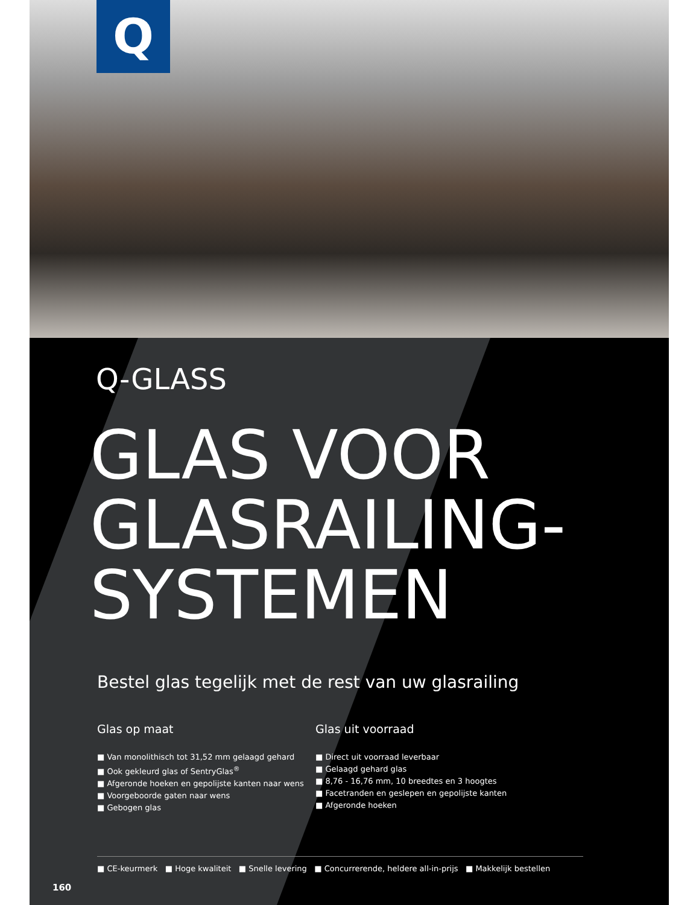Q
Q-GLASS
GLAS VOOR
GLASRAILING-
SYSTEMEN
Bestel glas tegelijk met de rest van uw glasrailing
Glas op maat
■ Van monolithisch tot 31,52 mm gelaagd gehard
■ Ook gekleurd glas of SentryGlas<sup>®</sup>
■ Afgeronde hoeken en gepolijste kanten naar wens
■ Voorgeboorde gaten naar wens
■ Gebogen glas
Glas uit voorraad
■ Direct uit voorraad leverbaar
■ Gelaagd gehard glas
■ 8,76 - 16,76 mm, 10 breedtes en 3 hoogtes
■ Facetranden en geslepen en gepolijste kanten
■ Afgeronde hoeken
■ CE-keurmerk ■ Hoge kwaliteit ■ Snelle levering ■ Concurrerende, heldere all-in-prijs ■ Makkelijk bestellen
160